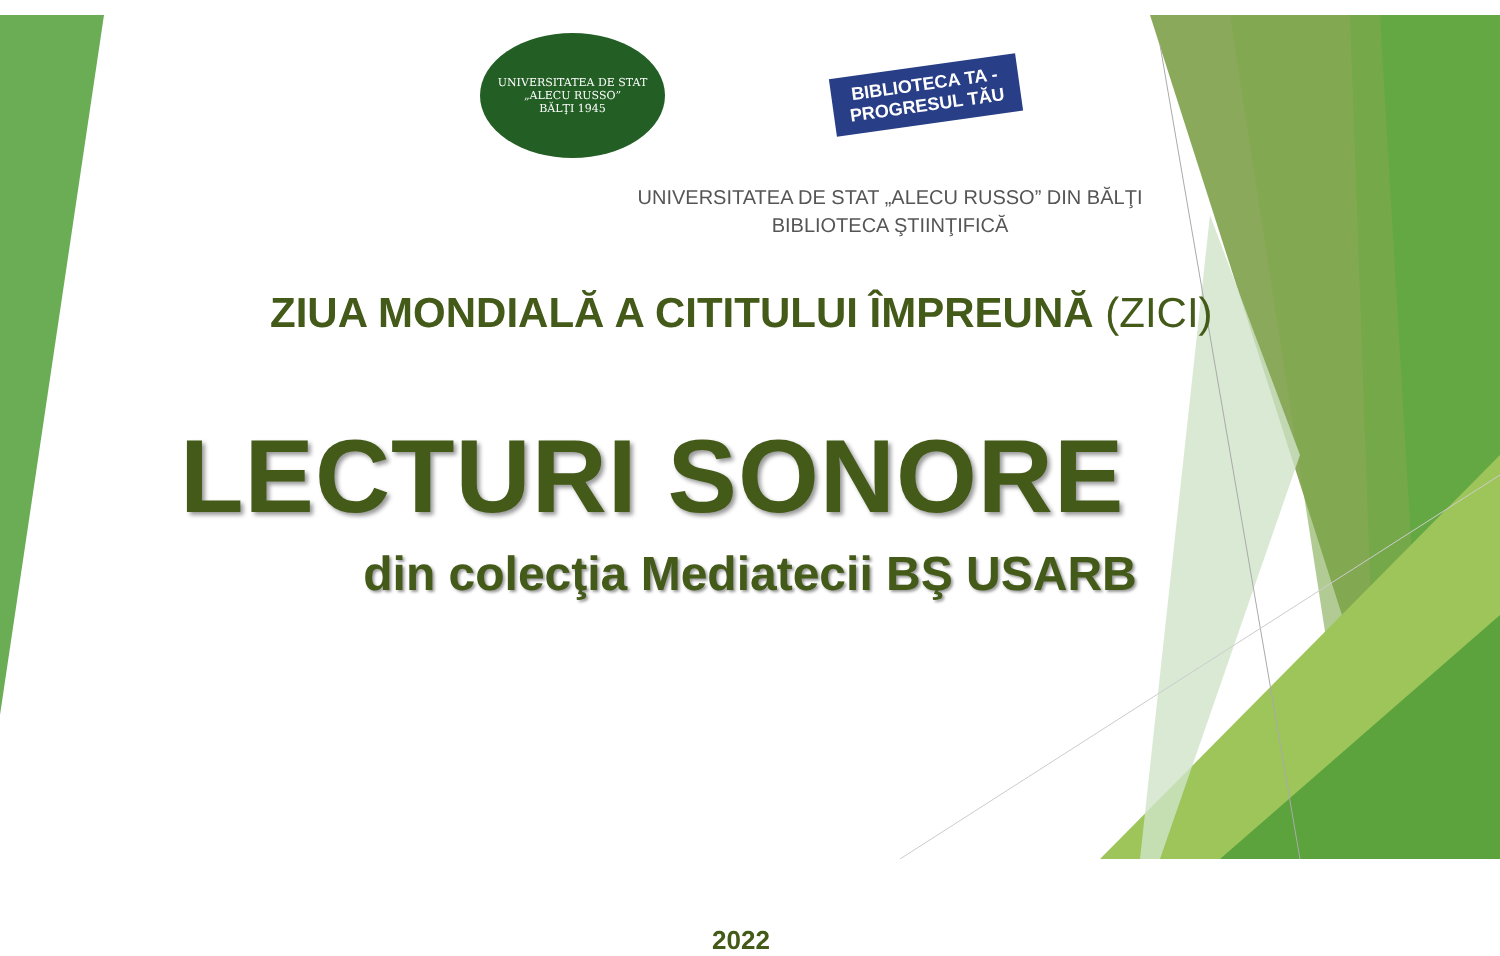UNIVERSITATEA DE STAT „ALECU RUSSO”
BĂLŢI 1945
BIBLIOTECA TA -
PROGRESUL TĂU
UNIVERSITATEA DE STAT „ALECU RUSSO” DIN BĂLŢI
BIBLIOTECA ŞTIINŢIFICĂ
ZIUA MONDIALĂ A CITITULUI ÎMPREUNĂ (ZICI)
LECTURI SONORE
din colecţia Mediatecii BŞ USARB
2022